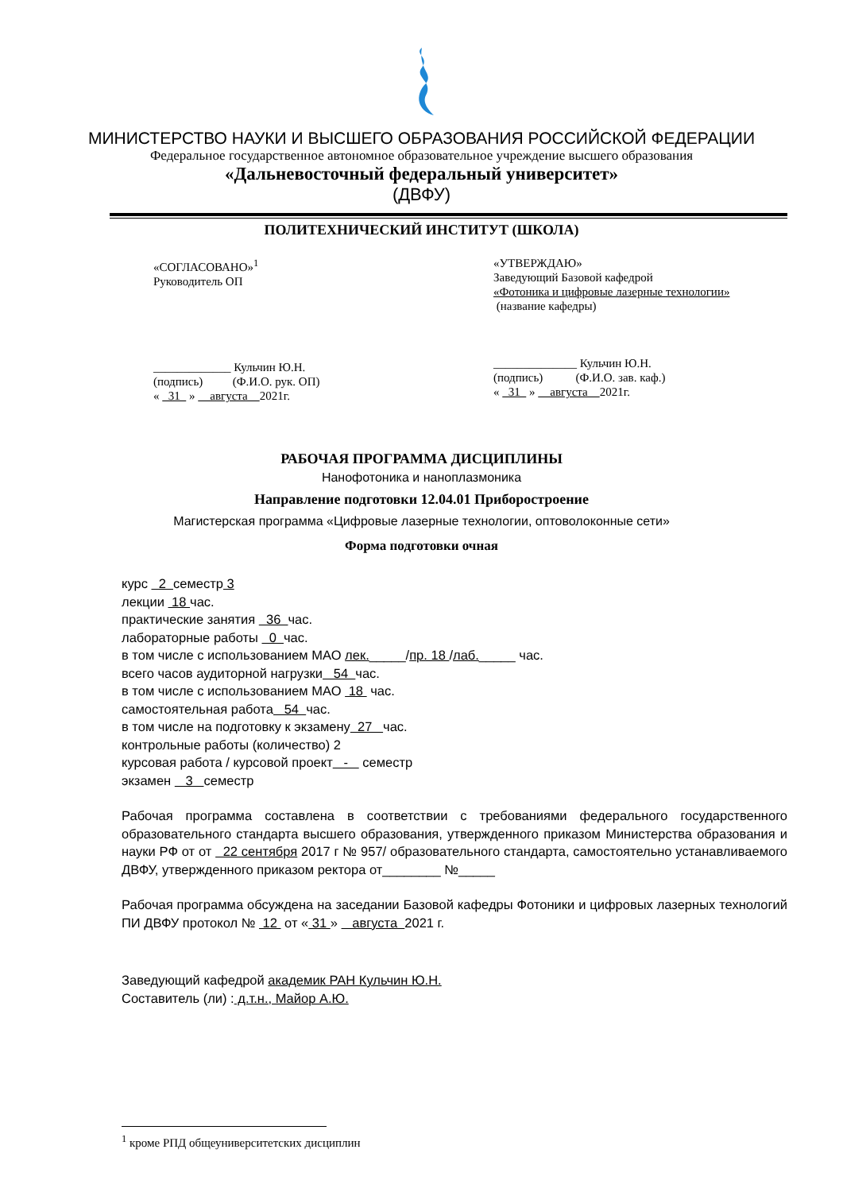МИНИСТЕРСТВО НАУКИ И ВЫСШЕГО ОБРАЗОВАНИЯ РОССИЙСКОЙ ФЕДЕРАЦИИ
Федеральное государственное автономное образовательное учреждение высшего образования
«Дальневосточный федеральный университет»
(ДВФУ)
ПОЛИТЕХНИЧЕСКИЙ ИНСТИТУТ (ШКОЛА)
«СОГЛАСОВАНО»<sup>1</sup>
Руководитель ОП
_____________ Кульчин Ю.Н.
(подпись) (Ф.И.О. рук. ОП)
« 31 » августа 2021г.
«УТВЕРЖДАЮ»
Заведующий Базовой кафедрой
«Фотоника и цифровые лазерные технологии»
(название кафедры)
______________ Кульчин Ю.Н.
(подпись) (Ф.И.О. зав. каф.)
« 31 » августа 2021г.
РАБОЧАЯ ПРОГРАММА ДИСЦИПЛИНЫ
Нанофотоника и наноплазмоника
Направление подготовки 12.04.01 Приборостроение
Магистерская программа «Цифровые лазерные технологии, оптоволоконные сети»
Форма подготовки очная
курс 2 семестр 3
лекции 18 час.
практические занятия 36 час.
лабораторные работы 0 час.
в том числе с использованием МАО лек._____/пр. 18 /лаб._____ час.
всего часов аудиторной нагрузки 54 час.
в том числе с использованием МАО 18 час.
самостоятельная работа 54 час.
в том числе на подготовку к экзамену 27 час.
контрольные работы (количество) 2
курсовая работа / курсовой проект - семестр
экзамен 3 семестр
Рабочая программа составлена в соответствии с требованиями федерального государственного образовательного стандарта высшего образования, утвержденного приказом Министерства образования и науки РФ от от 22 сентября 2017 г № 957/ образовательного стандарта, самостоятельно устанавливаемого ДВФУ, утвержденного приказом ректора от________ №_____
Рабочая программа обсуждена на заседании Базовой кафедры Фотоники и цифровых лазерных технологий ПИ ДВФУ протокол № 12 от « 31 » августа 2021 г.
Заведующий кафедрой академик РАН Кульчин Ю.Н.
Составитель (ли) : д.т.н., Майор А.Ю.
<sup>1</sup> кроме РПД общеуниверситетских дисциплин